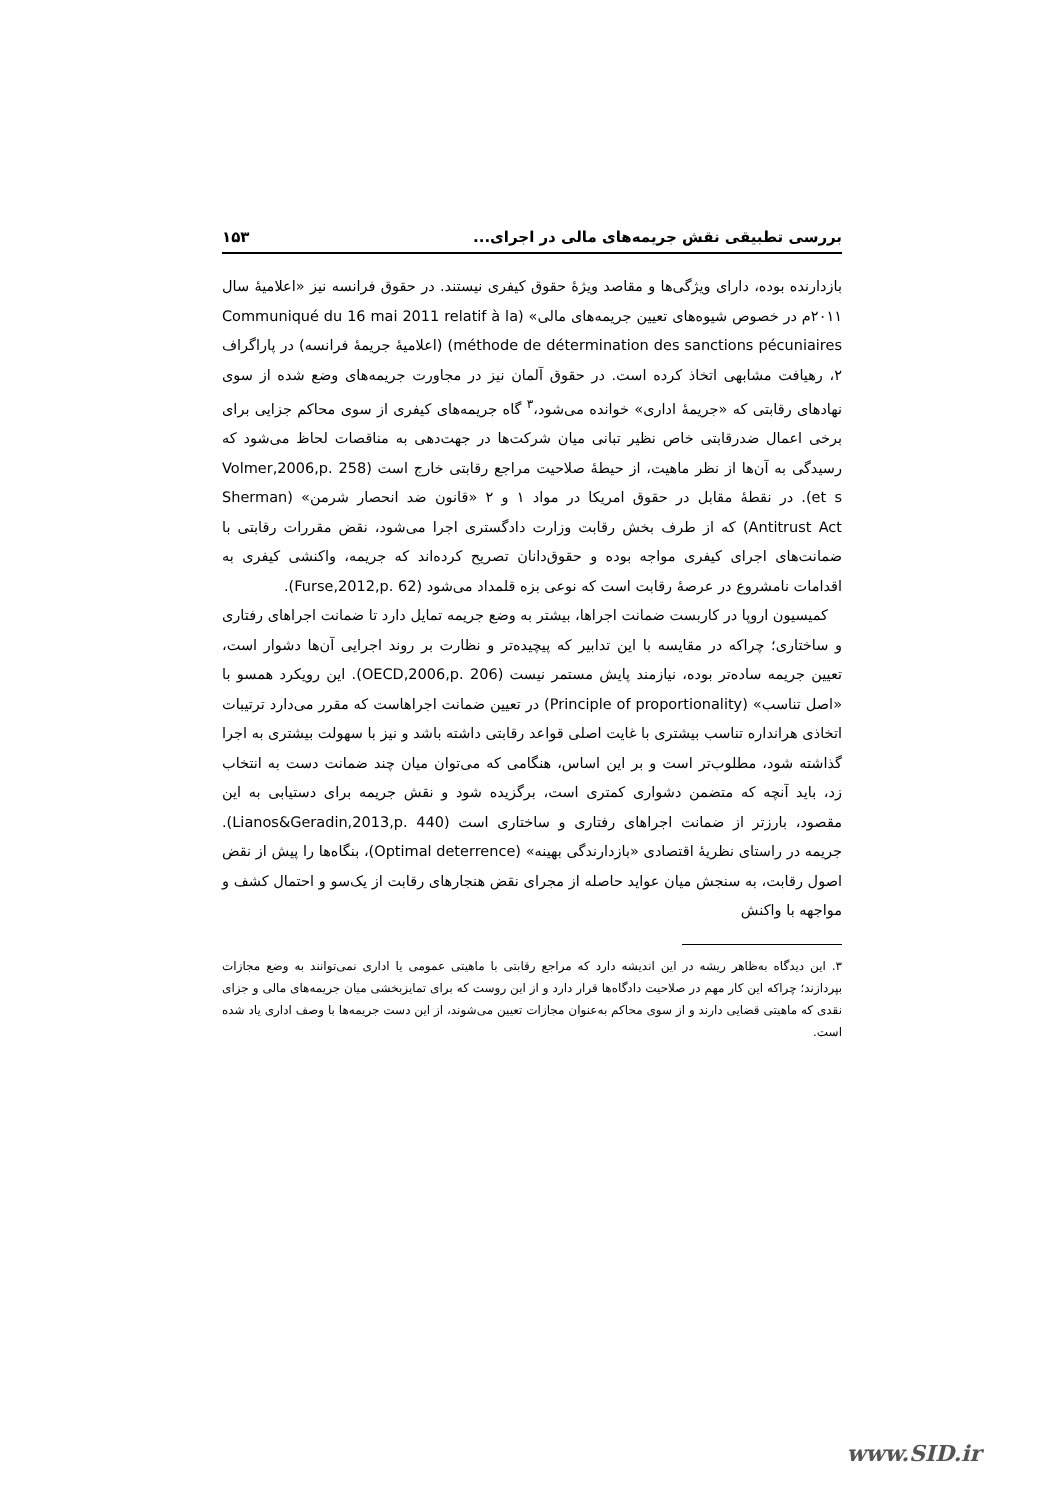بررسی تطبیقی نقش جریمه‌های مالی در اجرای... ۱۵۳
بازدارنده بوده، دارای ویژگی‌ها و مقاصد ویژهٔ حقوق کیفری نیستند. در حقوق فرانسه نیز «اعلامیهٔ سال ۲۰۱۱م در خصوص شیوه‌های تعیین جریمه‌های مالی» (Communiqué du 16 mai 2011 relatif à la méthode de détermination des sanctions pécuniaires) (اعلامیهٔ جریمهٔ فرانسه) در پاراگراف ۲، رهیافت مشابهی اتخاذ کرده است. در حقوق آلمان نیز در مجاورت جریمه‌های وضع شده از سوی نهادهای رقابتی که «جریمهٔ اداری» خوانده می‌شود،<sup>۳</sup> گاه جریمه‌های کیفری از سوی محاکم جزایی برای برخی اعمال ضدرقابتی خاص نظیر تبانی میان شرکت‌ها در جهت‌دهی به مناقصات لحاظ می‌شود که رسیدگی به آن‌ها از نظر ماهیت، از حیطهٔ صلاحیت مراجع رقابتی خارج است (Volmer,2006,p. 258 et s). در نقطهٔ مقابل در حقوق امریکا در مواد ۱ و ۲ «قانون ضد انحصار شرمن» (Sherman Antitrust Act) که از طرف بخش رقابت وزارت دادگستری اجرا می‌شود، نقض مقررات رقابتی با ضمانت‌های اجرای کیفری مواجه بوده و حقوق‌دانان تصریح کرده‌اند که جریمه، واکنشی کیفری به اقدامات نامشروع در عرصهٔ رقابت است که نوعی بزه قلمداد می‌شود (Furse,2012,p. 62).
کمیسیون اروپا در کاربست ضمانت اجراها، بیشتر به وضع جریمه تمایل دارد تا ضمانت اجراهای رفتاری و ساختاری؛ چراکه در مقایسه با این تدابیر که پیچیده‌تر و نظارت بر روند اجرایی آن‌ها دشوار است، تعیین جریمه ساده‌تر بوده، نیازمند پایش مستمر نیست (OECD,2006,p. 206). این رویکرد همسو با «اصل تناسب» (Principle of proportionality) در تعیین ضمانت اجراهاست که مقرر می‌دارد ترتیبات اتخاذی هرانداره تناسب بیشتری با غایت اصلی قواعد رقابتی داشته باشد و نیز با سهولت بیشتری به اجرا گذاشته شود، مطلوب‌تر است و بر این اساس، هنگامی که می‌توان میان چند ضمانت دست به انتخاب زد، باید آنچه که متضمن دشواری کمتری است، برگزیده شود و نقش جریمه برای دستیابی به این مقصود، بارزتر از ضمانت اجراهای رفتاری و ساختاری است (Lianos&Geradin,2013,p. 440). جریمه در راستای نظریهٔ اقتصادی «بازدارندگی بهینه» (Optimal deterrence)، بنگاه‌ها را پیش از نقض اصول رقابت، به سنجش میان عواید حاصله از مجرای نقض هنجارهای رقابت از یک‌سو و احتمال کشف و مواجهه با واکنش
۳. این دیدگاه به‌ظاهر ریشه در این اندیشه دارد که مراجع رقابتی با ماهیتی عمومی یا اداری نمی‌توانند به وضع مجازات بپردازند؛ چراکه این کار مهم در صلاحیت دادگاه‌ها قرار دارد و از این روست که برای تمایزبخشی میان جریمه‌های مالی و جزای نقدی که ماهیتی قضایی دارند و از سوی محاکم به‌عنوان مجازات تعیین می‌شوند، از این دست جریمه‌ها با وصف اداری یاد شده است.
www.SID.ir